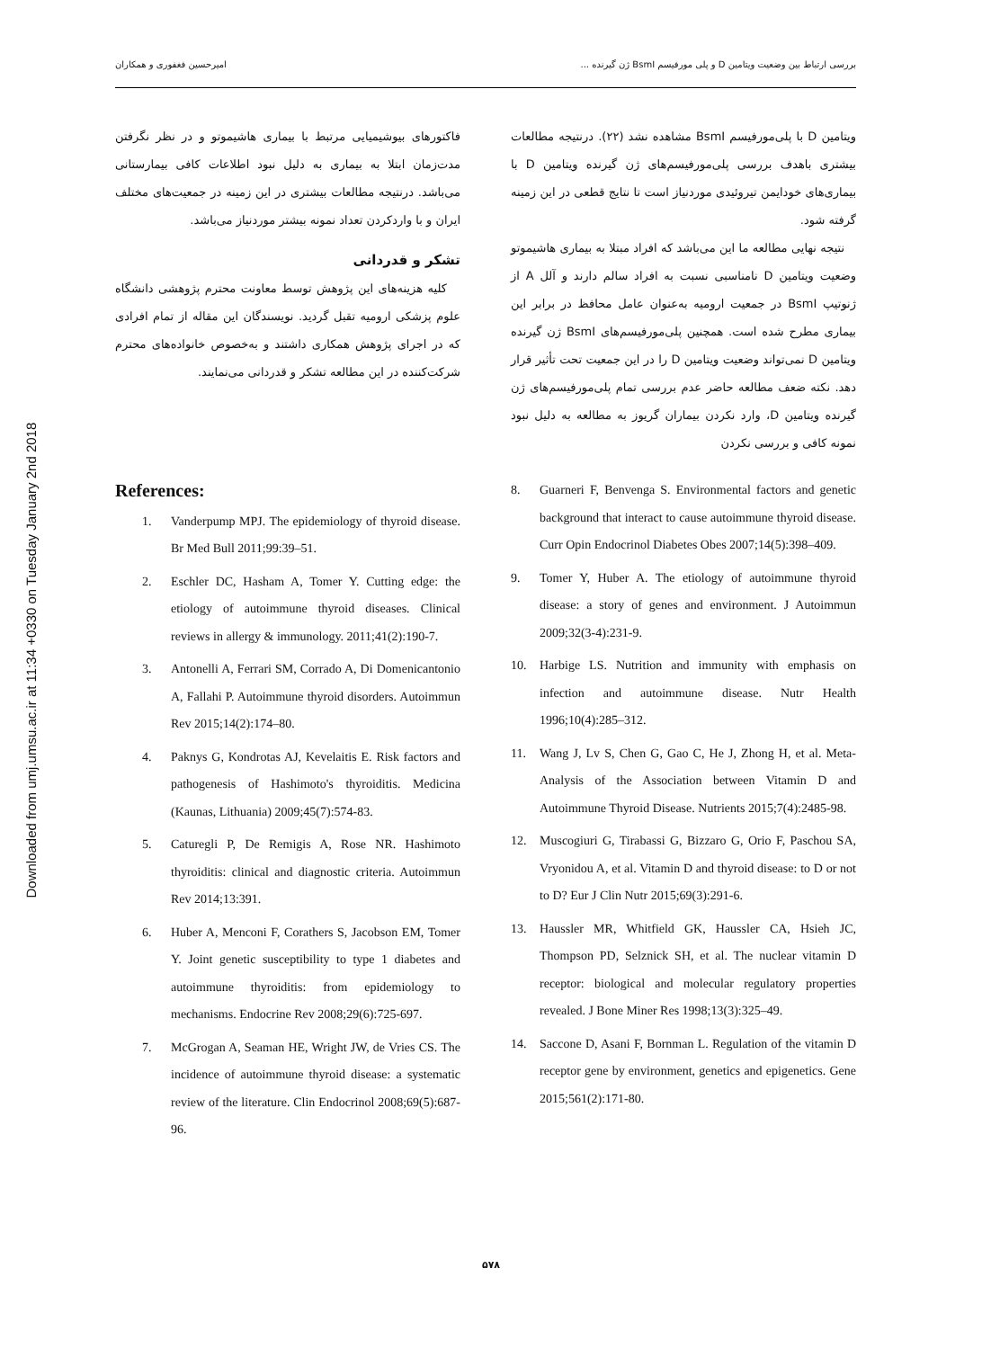Downloaded from umj.umsu.ac.ir at 11:34 +0330 on Tuesday January 2nd 2018
بررسی ارتباط بین وضعیت ویتامین D و پلی مورفیسم BsmI ژن گیرنده ... امیرحسین فغفوری و همکاران
ویتامین D با پلی‌مورفیسم BsmI مشاهده نشد (۲۲). درنتیجه مطالعات بیشتری باهدف بررسی پلی‌مورفیسم‌های ژن گیرنده ویتامین D با بیماری‌های خودایمن تیروئیدی موردنیاز است تا نتایج قطعی در این زمینه گرفته شود.
نتیجه نهایی مطالعه ما این می‌باشد که افراد مبتلا به بیماری هاشیموتو وضعیت ویتامین D نامناسبی نسبت به افراد سالم دارند و آلل A از ژنوتیپ BsmI در جمعیت ارومیه به‌عنوان عامل محافظ در برابر این بیماری مطرح شده است. همچنین پلی‌مورفیسم‌های BsmI ژن گیرنده ویتامین D نمی‌تواند وضعیت ویتامین D را در این جمعیت تحت تأثیر قرار دهد. نکته ضعف مطالعه حاضر عدم بررسی تمام پلی‌مورفیسم‌های ژن گیرنده ویتامین D، وارد نکردن بیماران گریوز به مطالعه به دلیل نبود نمونه کافی و بررسی نکردن
فاکتورهای بیوشیمیایی مرتبط با بیماری هاشیموتو و در نظر نگرفتن مدت‌زمان ابتلا به بیماری به دلیل نبود اطلاعات کافی بیمارستانی می‌باشد. درنتیجه مطالعات بیشتری در این زمینه در جمعیت‌های مختلف ایران و با واردکردن تعداد نمونه بیشتر موردنیاز می‌باشد.
تشکر و قدردانی
کلیه هزینه‌های این پژوهش توسط معاونت محترم پژوهشی دانشگاه علوم پزشکی ارومیه تقبل گردید. نویسندگان این مقاله از تمام افرادی که در اجرای پژوهش همکاری داشتند و به‌خصوص خانواده‌های محترم شرکت‌کننده در این مطالعه تشکر و قدردانی می‌نمایند.
References:
1. Vanderpump MPJ. The epidemiology of thyroid disease. Br Med Bull 2011;99:39–51.
2. Eschler DC, Hasham A, Tomer Y. Cutting edge: the etiology of autoimmune thyroid diseases. Clinical reviews in allergy & immunology. 2011;41(2):190-7.
3. Antonelli A, Ferrari SM, Corrado A, Di Domenicantonio A, Fallahi P. Autoimmune thyroid disorders. Autoimmun Rev 2015;14(2):174–80.
4. Paknys G, Kondrotas AJ, Kevelaitis E. Risk factors and pathogenesis of Hashimoto's thyroiditis. Medicina (Kaunas, Lithuania) 2009;45(7):574-83.
5. Caturegli P, De Remigis A, Rose NR. Hashimoto thyroiditis: clinical and diagnostic criteria. Autoimmun Rev 2014;13:391.
6. Huber A, Menconi F, Corathers S, Jacobson EM, Tomer Y. Joint genetic susceptibility to type 1 diabetes and autoimmune thyroiditis: from epidemiology to mechanisms. Endocrine Rev 2008;29(6):725-697.
7. McGrogan A, Seaman HE, Wright JW, de Vries CS. The incidence of autoimmune thyroid disease: a systematic review of the literature. Clin Endocrinol 2008;69(5):687-96.
8. Guarneri F, Benvenga S. Environmental factors and genetic background that interact to cause autoimmune thyroid disease. Curr Opin Endocrinol Diabetes Obes 2007;14(5):398–409.
9. Tomer Y, Huber A. The etiology of autoimmune thyroid disease: a story of genes and environment. J Autoimmun 2009;32(3-4):231-9.
10. Harbige LS. Nutrition and immunity with emphasis on infection and autoimmune disease. Nutr Health 1996;10(4):285–312.
11. Wang J, Lv S, Chen G, Gao C, He J, Zhong H, et al. Meta-Analysis of the Association between Vitamin D and Autoimmune Thyroid Disease. Nutrients 2015;7(4):2485-98.
12. Muscogiuri G, Tirabassi G, Bizzaro G, Orio F, Paschou SA, Vryonidou A, et al. Vitamin D and thyroid disease: to D or not to D? Eur J Clin Nutr 2015;69(3):291-6.
13. Haussler MR, Whitfield GK, Haussler CA, Hsieh JC, Thompson PD, Selznick SH, et al. The nuclear vitamin D receptor: biological and molecular regulatory properties revealed. J Bone Miner Res 1998;13(3):325–49.
14. Saccone D, Asani F, Bornman L. Regulation of the vitamin D receptor gene by environment, genetics and epigenetics. Gene 2015;561(2):171-80.
۵۷۸